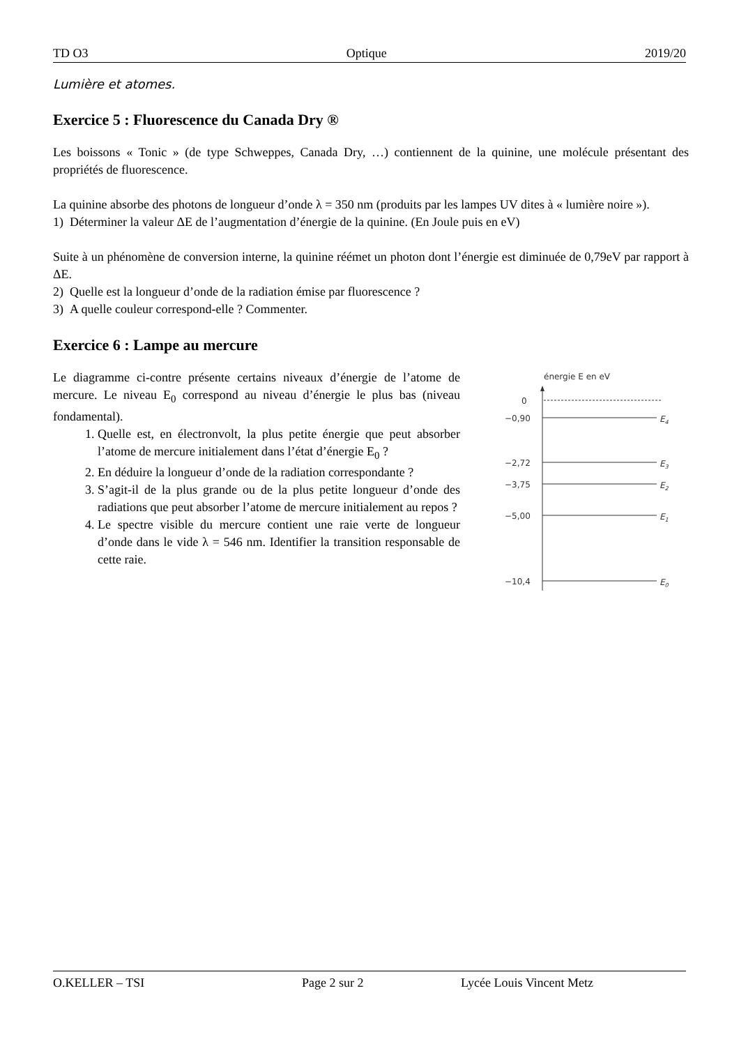TD O3 Optique 2019/20
Lumière et atomes.
Exercice 5 : Fluorescence du Canada Dry ®
Les boissons « Tonic » (de type Schweppes, Canada Dry, …) contiennent de la quinine, une molécule présentant des propriétés de fluorescence.
La quinine absorbe des photons de longueur d’onde λ = 350 nm (produits par les lampes UV dites à « lumière noire »).
1) Déterminer la valeur ΔE de l’augmentation d’énergie de la quinine. (En Joule puis en eV)
Suite à un phénomène de conversion interne, la quinine réémet un photon dont l’énergie est diminuée de 0,79eV par rapport à ΔE.
2) Quelle est la longueur d’onde de la radiation émise par fluorescence ?
3) A quelle couleur correspond-elle ? Commenter.
Exercice 6 : Lampe au mercure
Le diagramme ci-contre présente certains niveaux d’énergie de l’atome de mercure. Le niveau E<sub>0</sub> correspond au niveau d’énergie le plus bas (niveau fondamental).
1. Quelle est, en électronvolt, la plus petite énergie que peut absorber l’atome de mercure initialement dans l’état d’énergie E<sub>0</sub> ?
2. En déduire la longueur d’onde de la radiation correspondante ?
3. S’agit-il de la plus grande ou de la plus petite longueur d’onde des radiations que peut absorber l’atome de mercure initialement au repos ?
4. Le spectre visible du mercure contient une raie verte de longueur d’onde dans le vide λ = 546 nm. Identifier la transition responsable de cette raie.
énergie E en eV
0
−0,90
E4
−2,72
E3
−3,75
E2
−5,00
E1
−10,4
E0
O.KELLER – TSI Page 2 sur 2 Lycée Louis Vincent Metz